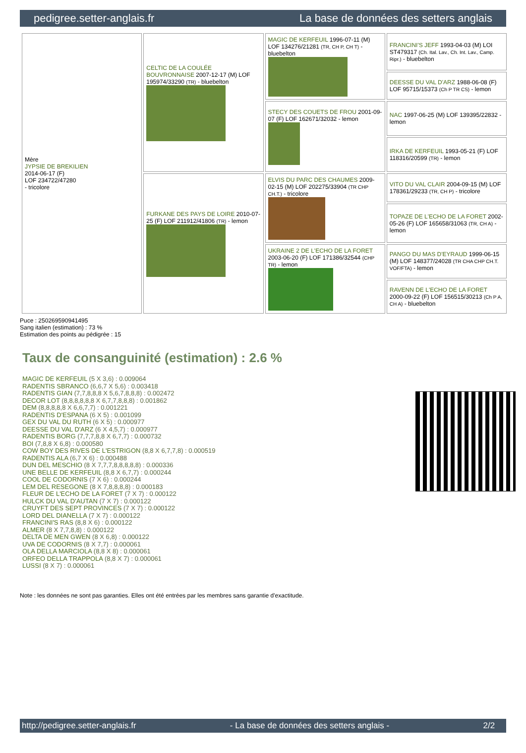pedigree.setter-anglais.fr La base de données des setters anglais
| Mère JYPSIE DE BREKILIEN 2014-06-17 (F) LOF 234722/47280 - tricolore | CELTIC DE LA COULÉE BOUVRONNAISE 2007-12-17 (M) LOF 195974/33290 (TR) - bluebelton | MAGIC DE KERFEUIL 1996-07-11 (M) LOF 134276/21281 (TR, CH P, CH T) - bluebelton | FRANCINI'S JEFF 1993-04-03 (M) LOI ST479317 (Ch. Ital. Lav., Ch. Int. Lav., Camp. Ripr.) - bluebelton |
| | | | DEESSE DU VAL D'ARZ 1988-06-08 (F) LOF 95715/15373 (Ch P TR CS) - lemon |
| | | STECY DES COUETS DE FROU 2001-09-07 (F) LOF 162671/32032 - lemon | NAC 1997-06-25 (M) LOF 139395/22832 - lemon |
| | | | IRKA DE KERFEUIL 1993-05-21 (F) LOF 118316/20599 (TR) - lemon |
| | FURKANE DES PAYS DE LOIRE 2010-07-25 (F) LOF 211912/41806 (TR) - lemon | ELVIS DU PARC DES CHAUMES 2009-02-15 (M) LOF 202275/33904 (TR CHP CH.T.) - tricolore | VITO DU VAL CLAIR 2004-09-15 (M) LOF 178361/29233 (TR, CH P) - tricolore |
| | | | TOPAZE DE L'ECHO DE LA FORET 2002-05-26 (F) LOF 165658/31063 (TR, CH A) - lemon |
| | | UKRAINE 2 DE L'ECHO DE LA FORET 2003-06-20 (F) LOF 171386/32544 (CHP TR) - lemon | PANGO DU MAS D'EYRAUD 1999-06-15 (M) LOF 148377/24028 (TR CHA CHP CH.T. VOF/FTA) - lemon |
| | | | RAVENN DE L'ECHO DE LA FORET 2000-09-22 (F) LOF 156515/30213 (Ch P A, CH A) - bluebelton |
Puce : 250269590941495
Sang italien (estimation) : 73 %
Estimation des points au pédigrée : 15
Taux de consanguinité (estimation) : 2.6 %
MAGIC DE KERFEUIL (5 X 3,6) : 0.009064
RADENTIS SBRANCO (6,6,7 X 5,6) : 0.003418
RADENTIS GIAN (7,7,8,8,8 X 5,6,7,8,8,8) : 0.002472
DECOR LOT (8,8,8,8,8,8 X 6,7,7,8,8,8) : 0.001862
DEM (8,8,8,8,8 X 6,6,7,7) : 0.001221
RADENTIS D'ESPANA (6 X 5) : 0.001099
GEX DU VAL DU RUTH (6 X 5) : 0.000977
DEESSE DU VAL D'ARZ (6 X 4,5,7) : 0.000977
RADENTIS BORG (7,7,7,8,8 X 6,7,7) : 0.000732
BOI (7,8,8 X 6,8) : 0.000580
COW BOY DES RIVES DE L'ESTRIGON (8,8 X 6,7,7,8) : 0.000519
RADENTIS ALA (6,7 X 6) : 0.000488
DUN DEL MESCHIO (8 X 7,7,7,8,8,8,8,8) : 0.000336
UNE BELLE DE KERFEUIL (8,8 X 6,7,7) : 0.000244
COOL DE CODORNIS (7 X 6) : 0.000244
LEM DEL RESEGONE (8 X 7,8,8,8,8) : 0.000183
FLEUR DE L'ECHO DE LA FORET (7 X 7) : 0.000122
HULCK DU VAL D'AUTAN (7 X 7) : 0.000122
CRUYFT DES SEPT PROVINCES (7 X 7) : 0.000122
LORD DEL DIANELLA (7 X 7) : 0.000122
FRANCINI'S RAS (8,8 X 6) : 0.000122
ALMER (8 X 7,7,8,8) : 0.000122
DELTA DE MEN GWEN (8 X 6,8) : 0.000122
UVA DE CODORNIS (8 X 7,7) : 0.000061
OLA DELLA MARCIOLA (8,8 X 8) : 0.000061
ORFEO DELLA TRAPPOLA (8,8 X 7) : 0.000061
LUSSI (8 X 7) : 0.000061
Note : les données ne sont pas garanties. Elles ont été entrées par les membres sans garantie d'exactitude.
http://pedigree.setter-anglais.fr - La base de données des setters anglais - 2/2